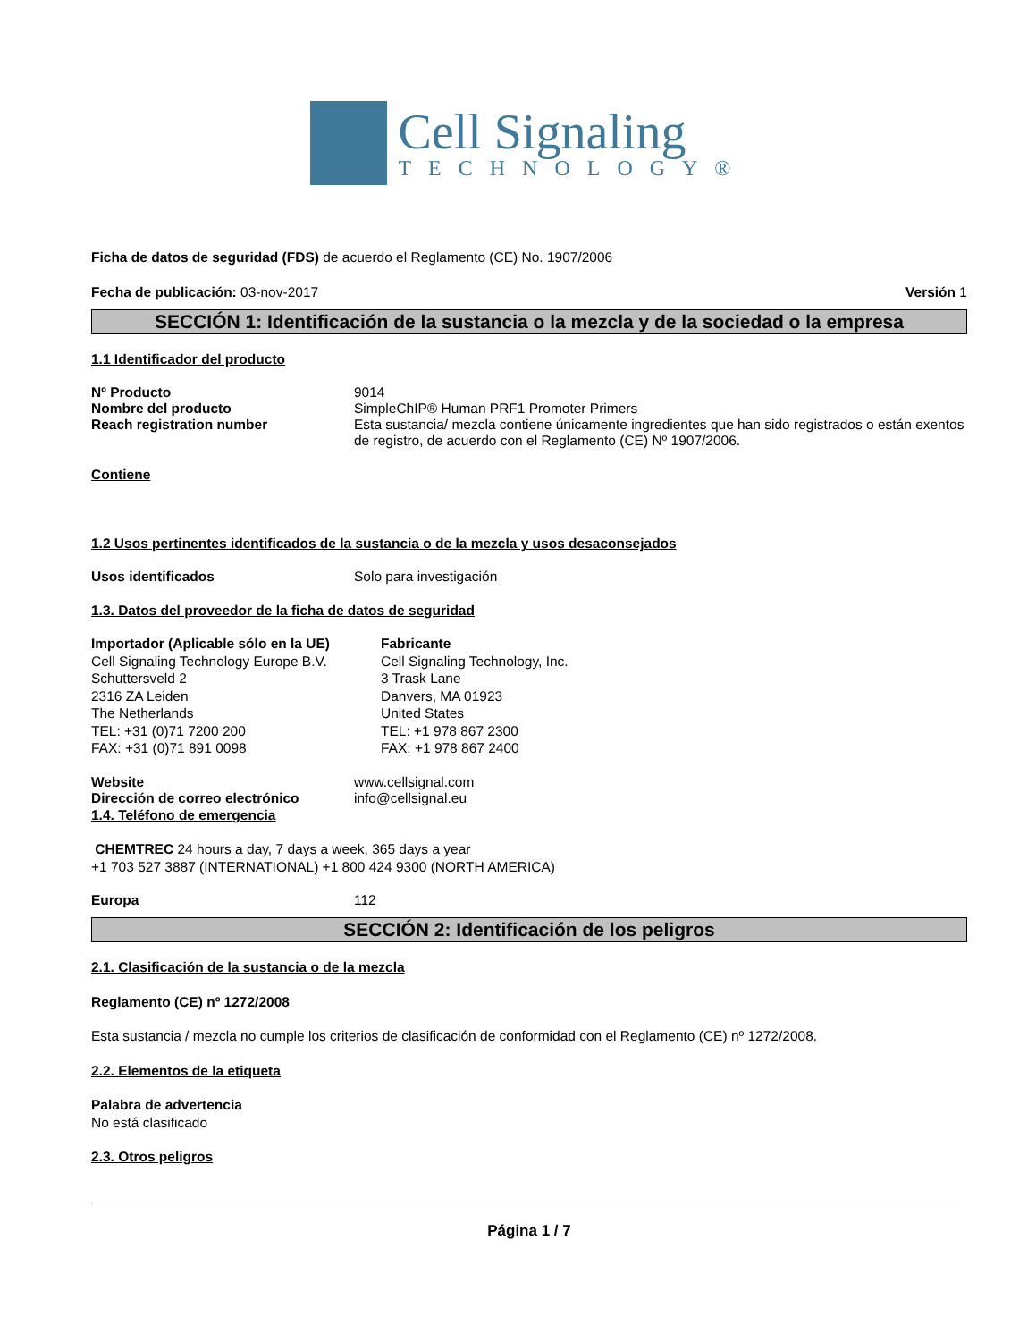Cell Signaling
TECHNOLOGY®
Ficha de datos de seguridad (FDS) de acuerdo el Reglamento (CE) No. 1907/2006
Fecha de publicación: 03-nov-2017 Versión 1
SECCIÓN 1: Identificación de la sustancia o la mezcla y de la sociedad o la empresa
1.1 Identificador del producto
Nº Producto 9014
Nombre del producto SimpleChIP® Human PRF1 Promoter Primers
Reach registration number Esta sustancia/ mezcla contiene únicamente ingredientes que han sido registrados o están exentos de registro, de acuerdo con el Reglamento (CE) Nº 1907/2006.
Contiene
1.2 Usos pertinentes identificados de la sustancia o de la mezcla y usos desaconsejados
Usos identificados Solo para investigación
1.3. Datos del proveedor de la ficha de datos de seguridad
Importador (Aplicable sólo en la UE)
Cell Signaling Technology Europe B.V.
Schuttersveld 2
2316 ZA Leiden
The Netherlands
TEL: +31 (0)71 7200 200
FAX: +31 (0)71 891 0098
Fabricante
Cell Signaling Technology, Inc.
3 Trask Lane
Danvers, MA 01923
United States
TEL: +1 978 867 2300
FAX: +1 978 867 2400
Website www.cellsignal.com
Dirección de correo electrónico info@cellsignal.eu
1.4. Teléfono de emergencia
CHEMTREC 24 hours a day, 7 days a week, 365 days a year
+1 703 527 3887 (INTERNATIONAL) +1 800 424 9300 (NORTH AMERICA)
Europa 112
SECCIÓN 2: Identificación de los peligros
2.1. Clasificación de la sustancia o de la mezcla
Reglamento (CE) nº 1272/2008
Esta sustancia / mezcla no cumple los criterios de clasificación de conformidad con el Reglamento (CE) nº 1272/2008.
2.2. Elementos de la etiqueta
Palabra de advertencia
No está clasificado
2.3. Otros peligros
Página 1 / 7